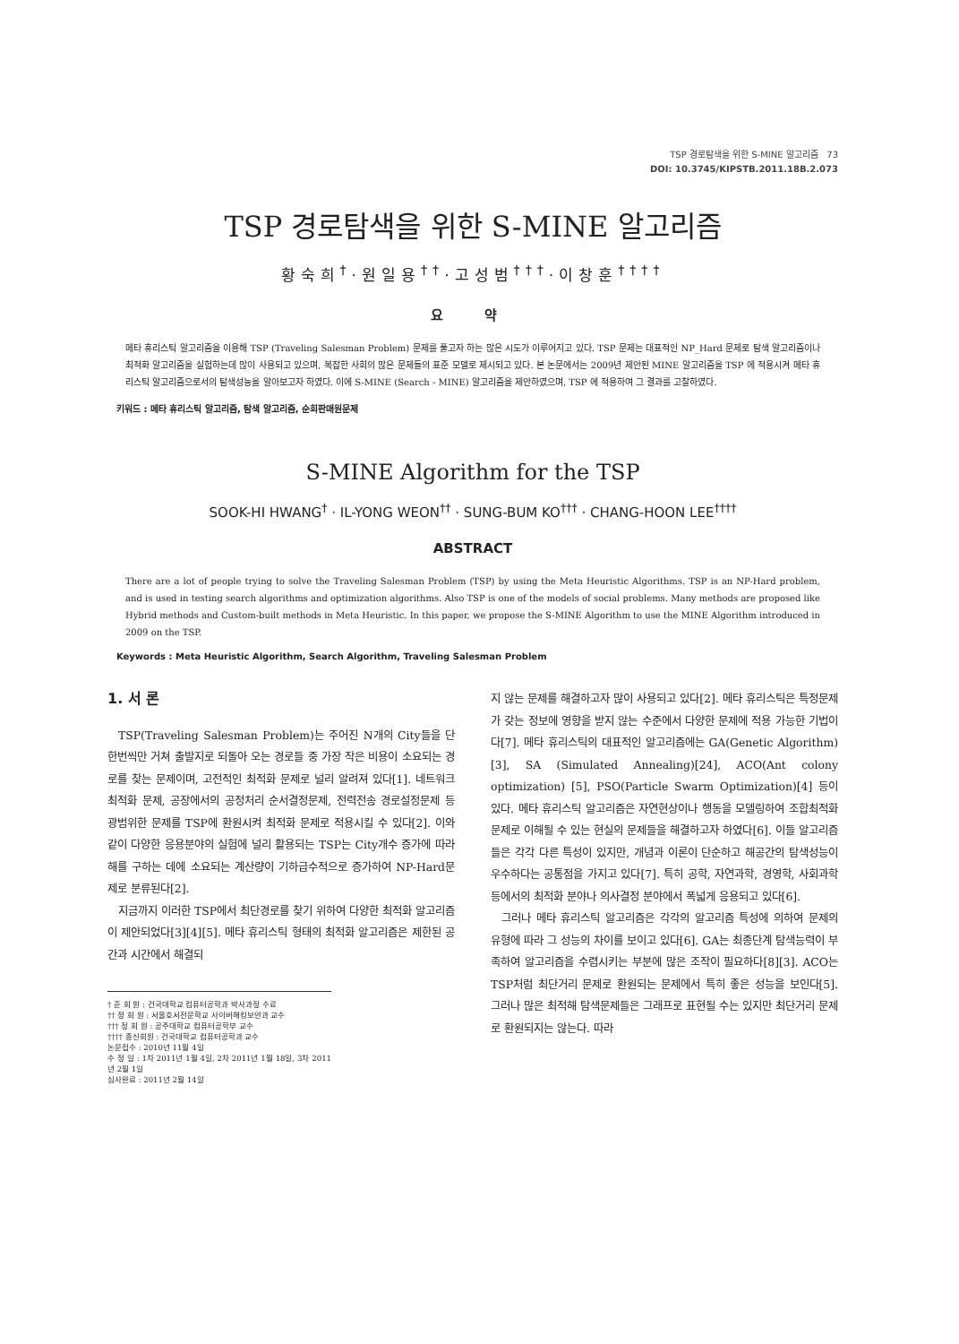TSP 경로탐색을 위한 S-MINE 알고리즘 73
DOI: 10.3745/KIPSTB.2011.18B.2.073
TSP 경로탐색을 위한 S-MINE 알고리즘
황숙희<sup>†</sup>·원일용<sup>††</sup>·고성범<sup>†††</sup>·이창훈<sup>††††</sup>
요 약
메타 휴리스틱 알고리즘을 이용해 TSP (Traveling Salesman Problem) 문제를 풀고자 하는 많은 시도가 이루어지고 있다. TSP 문제는 대표적인 NP_Hard 문제로 탐색 알고리즘이나 최적화 알고리즘을 실험하는데 많이 사용되고 있으며, 복잡한 사회의 많은 문제들의 표준 모델로 제시되고 있다. 본 논문에서는 2009년 제안된 MINE 알고리즘을 TSP 에 적용시켜 메타 휴리스틱 알고리즘으로서의 탐색성능을 알아보고자 하였다. 이에 S-MINE (Search - MINE) 알고리즘을 제안하였으며, TSP 에 적용하여 그 결과를 고찰하였다.
키워드 : 메타 휴리스틱 알고리즘, 탐색 알고리즘, 순회판매원문제
S-MINE Algorithm for the TSP
SOOK-HI HWANG<sup>†</sup> · IL-YONG WEON<sup>††</sup> · SUNG-BUM KO<sup>†††</sup> · CHANG-HOON LEE<sup>††††</sup>
ABSTRACT
There are a lot of people trying to solve the Traveling Salesman Problem (TSP) by using the Meta Heuristic Algorithms. TSP is an NP-Hard problem, and is used in testing search algorithms and optimization algorithms. Also TSP is one of the models of social problems. Many methods are proposed like Hybrid methods and Custom-built methods in Meta Heuristic. In this paper, we propose the S-MINE Algorithm to use the MINE Algorithm introduced in 2009 on the TSP.
Keywords : Meta Heuristic Algorithm, Search Algorithm, Traveling Salesman Problem
1. 서 론
TSP(Traveling Salesman Problem)는 주어진 N개의 City들을 단 한번씩만 거쳐 출발지로 되돌아 오는 경로들 중 가장 작은 비용이 소요되는 경로를 찾는 문제이며, 고전적인 최적화 문제로 널리 알려져 있다[1]. 네트워크 최적화 문제, 공장에서의 공정처리 순서결정문제, 전력전송 경로설정문제 등 광범위한 문제를 TSP에 환원시켜 최적화 문제로 적용시킬 수 있다[2]. 이와 같이 다양한 응용분야의 실험에 널리 활용되는 TSP는 City개수 증가에 따라 해를 구하는 데에 소요되는 계산량이 기하급수적으로 증가하여 NP-Hard문제로 분류된다[2].
지금까지 이러한 TSP에서 최단경로를 찾기 위하여 다양한 최적화 알고리즘이 제안되었다[3][4][5]. 메타 휴리스틱 형태의 최적화 알고리즘은 제한된 공간과 시간에서 해결되
† 준 회 원 : 건국대학교 컴퓨터공학과 박사과정 수료
†† 정 회 원 : 서울호서전문학교 사이버해킹보안과 교수
††† 정 회 원 : 공주대학교 컴퓨터공학부 교수
†††† 종신회원 : 건국대학교 컴퓨터공학과 교수
논문접수 : 2010년 11월 4일
수 정 일 : 1차 2011년 1월 4일, 2차 2011년 1월 18일, 3차 2011년 2월 1일
심사완료 : 2011년 2월 14일
지 않는 문제를 해결하고자 많이 사용되고 있다[2]. 메타 휴리스틱은 특정문제가 갖는 정보에 영향을 받지 않는 수준에서 다양한 문제에 적용 가능한 기법이다[7]. 메타 휴리스틱의 대표적인 알고리즘에는 GA(Genetic Algorithm)[3], SA (Simulated Annealing)[24], ACO(Ant colony optimization) [5], PSO(Particle Swarm Optimization)[4] 등이 있다. 메타 휴리스틱 알고리즘은 자연현상이나 행동을 모델링하여 조합최적화문제로 이해될 수 있는 현실의 문제들을 해결하고자 하였다[6]. 이들 알고리즘들은 각각 다른 특성이 있지만, 개념과 이론이 단순하고 해공간의 탐색성능이 우수하다는 공통점을 가지고 있다[7]. 특히 공학, 자연과학, 경영학, 사회과학 등에서의 최적화 분야나 의사결정 분야에서 폭넓게 응용되고 있다[6].
그러나 메타 휴리스틱 알고리즘은 각각의 알고리즘 특성에 의하여 문제의 유형에 따라 그 성능의 차이를 보이고 있다[6]. GA는 최종단계 탐색능력이 부족하여 알고리즘을 수렴시키는 부분에 많은 조작이 필요하다[8][3]. ACO는 TSP처럼 최단거리 문제로 환원되는 문제에서 특히 좋은 성능을 보인다[5]. 그러나 많은 최적해 탐색문제들은 그래프로 표현될 수는 있지만 최단거리 문제로 환원되지는 않는다. 따라